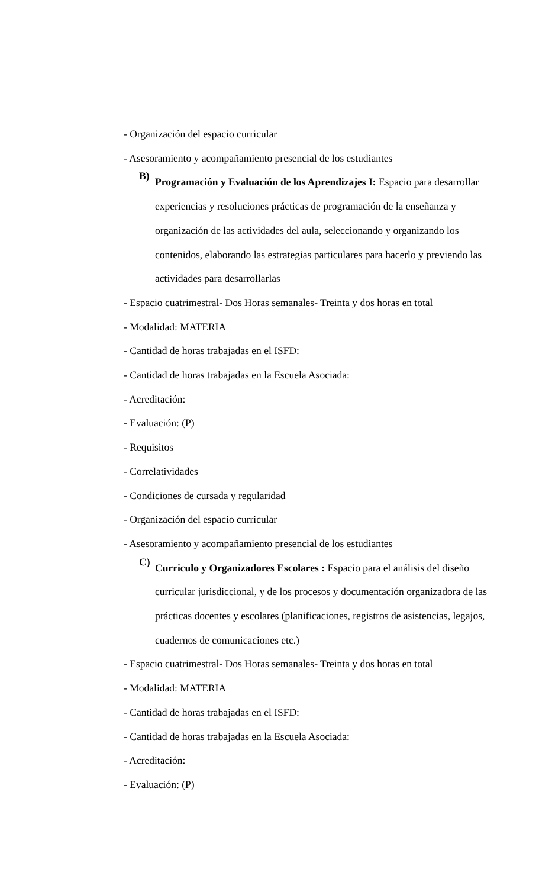- Organización del espacio curricular
- Asesoramiento y acompañamiento presencial de los estudiantes
B)
Programación y Evaluación de los Aprendizajes I: Espacio para desarrollar experiencias y resoluciones prácticas de programación de la enseñanza y organización de las actividades del aula, seleccionando y organizando los contenidos, elaborando las estrategias particulares para hacerlo y previendo las actividades para desarrollarlas
- Espacio cuatrimestral- Dos Horas semanales- Treinta y dos horas en total
- Modalidad: MATERIA
- Cantidad de horas trabajadas en el ISFD:
- Cantidad de horas trabajadas en la Escuela Asociada:
- Acreditación:
- Evaluación: (P)
- Requisitos
- Correlatividades
- Condiciones de cursada y regularidad
- Organización del espacio curricular
- Asesoramiento y acompañamiento presencial de los estudiantes
C)
Curriculo y Organizadores Escolares : Espacio para el análisis del diseño curricular jurisdiccional, y de los procesos y documentación organizadora de las prácticas docentes y escolares (planificaciones, registros de asistencias, legajos, cuadernos de comunicaciones etc.)
- Espacio cuatrimestral- Dos Horas semanales- Treinta y dos horas en total
- Modalidad: MATERIA
- Cantidad de horas trabajadas en el ISFD:
- Cantidad de horas trabajadas en la Escuela Asociada:
- Acreditación:
- Evaluación: (P)